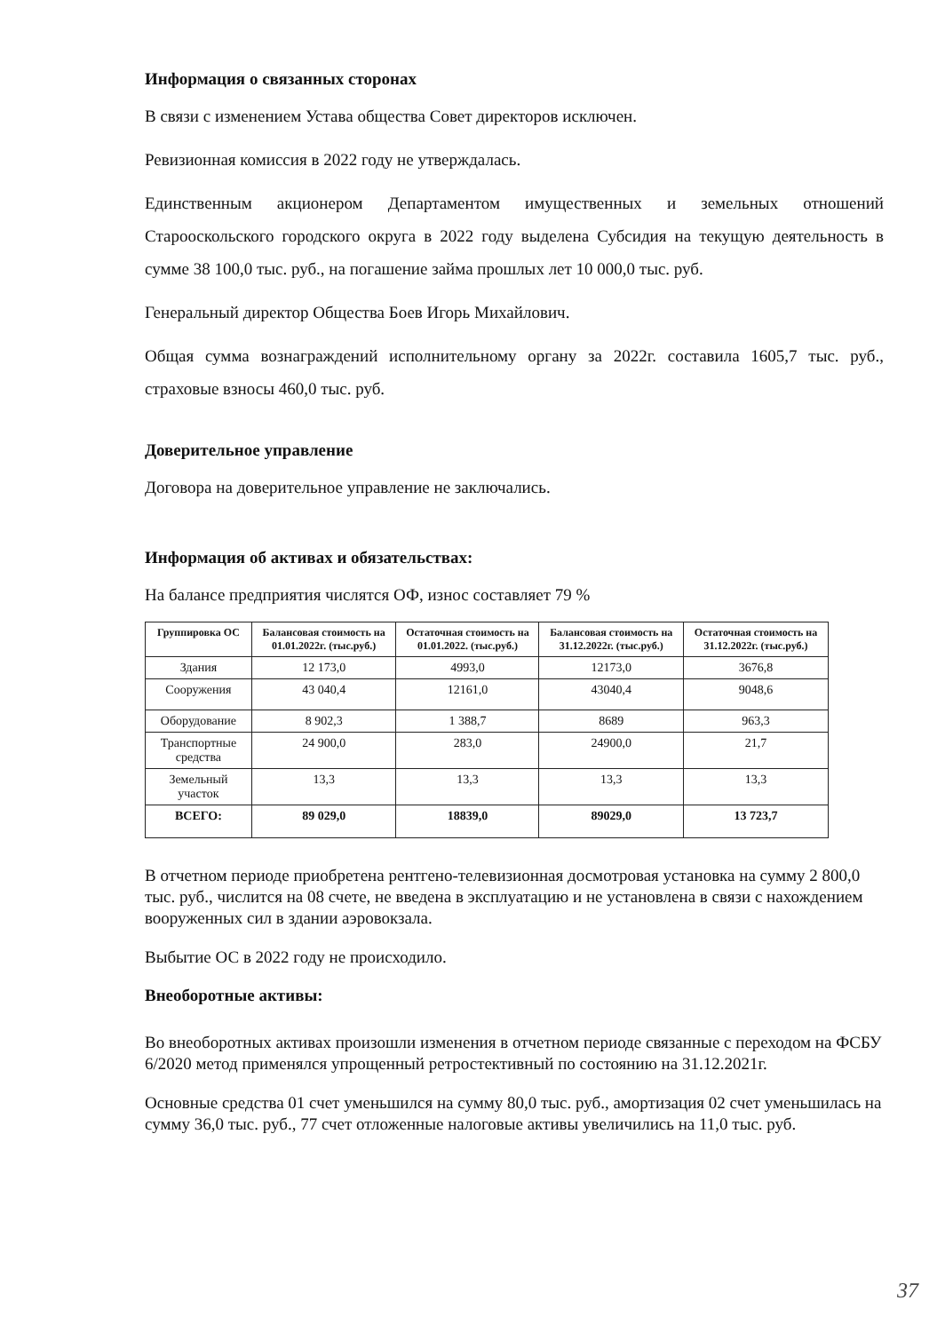Информация о связанных сторонах
В связи с изменением Устава общества Совет директоров исключен.
Ревизионная комиссия в 2022 году не утверждалась.
Единственным акционером Департаментом имущественных и земельных отношений Старооскольского городского округа в 2022 году выделена Субсидия на текущую деятельность в сумме 38 100,0 тыс. руб., на погашение займа прошлых лет 10 000,0 тыс. руб.
Генеральный директор Общества Боев Игорь Михайлович.
Общая сумма вознаграждений исполнительному органу за 2022г. составила 1605,7 тыс. руб., страховые взносы 460,0 тыс. руб.
Доверительное управление
Договора на доверительное управление не заключались.
Информация об активах и обязательствах:
На балансе предприятия числятся ОФ, износ составляет 79 %
| Группировка ОС | Балансовая стоимость на 01.01.2022г. (тыс.руб.) | Остаточная стоимость на 01.01.2022. (тыс.руб.) | Балансовая стоимость на 31.12.2022г. (тыс.руб.) | Остаточная стоимость на 31.12.2022г. (тыс.руб.) |
| --- | --- | --- | --- | --- |
| Здания | 12 173,0 | 4993,0 | 12173,0 | 3676,8 |
| Сооружения | 43 040,4 | 12161,0 | 43040,4 | 9048,6 |
| Оборудование | 8 902,3 | 1 388,7 | 8689 | 963,3 |
| Транспортные средства | 24 900,0 | 283,0 | 24900,0 | 21,7 |
| Земельный участок | 13,3 | 13,3 | 13,3 | 13,3 |
| ВСЕГО: | 89 029,0 | 18839,0 | 89029,0 | 13 723,7 |
В отчетном периоде приобретена рентгено-телевизионная досмотровая установка на сумму 2 800,0 тыс. руб., числится на 08 счете, не введена в эксплуатацию и не установлена в связи с нахождением вооруженных сил в здании аэровокзала.
Выбытие ОС в 2022 году не происходило.
Внеоборотные активы:
Во внеоборотных активах произошли изменения в отчетном периоде связанные с переходом на ФСБУ 6/2020 метод применялся упрощенный ретростективный по состоянию на 31.12.2021г.
Основные средства 01 счет уменьшился на сумму 80,0 тыс. руб., амортизация 02 счет уменьшилась на сумму 36,0 тыс. руб., 77 счет отложенные налоговые активы увеличились на 11,0 тыс. руб.
37